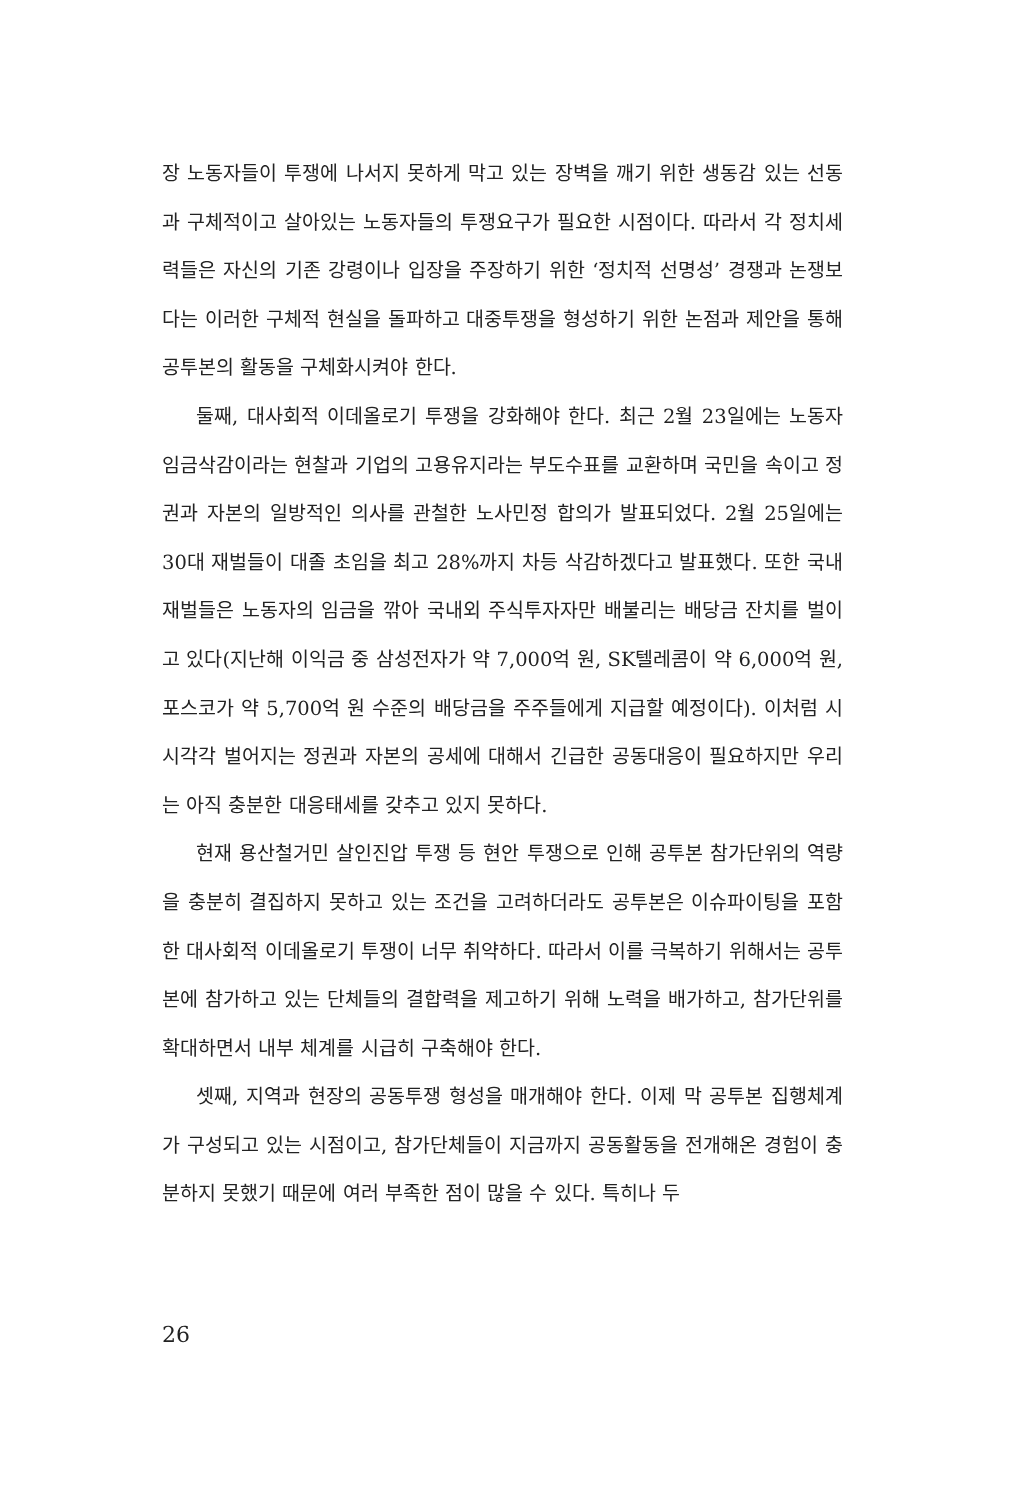장 노동자들이 투쟁에 나서지 못하게 막고 있는 장벽을 깨기 위한 생동감 있는 선동과 구체적이고 살아있는 노동자들의 투쟁요구가 필요한 시점이다. 따라서 각 정치세력들은 자신의 기존 강령이나 입장을 주장하기 위한 ‘정치적 선명성’ 경쟁과 논쟁보다는 이러한 구체적 현실을 돌파하고 대중투쟁을 형성하기 위한 논점과 제안을 통해 공투본의 활동을 구체화시켜야 한다.
둘째, 대사회적 이데올로기 투쟁을 강화해야 한다. 최근 2월 23일에는 노동자 임금삭감이라는 현찰과 기업의 고용유지라는 부도수표를 교환하며 국민을 속이고 정권과 자본의 일방적인 의사를 관철한 노사민정 합의가 발표되었다. 2월 25일에는 30대 재벌들이 대졸 초임을 최고 28%까지 차등 삭감하겠다고 발표했다. 또한 국내 재벌들은 노동자의 임금을 깎아 국내외 주식투자자만 배불리는 배당금 잔치를 벌이고 있다(지난해 이익금 중 삼성전자가 약 7,000억 원, SK텔레콤이 약 6,000억 원, 포스코가 약 5,700억 원 수준의 배당금을 주주들에게 지급할 예정이다). 이처럼 시시각각 벌어지는 정권과 자본의 공세에 대해서 긴급한 공동대응이 필요하지만 우리는 아직 충분한 대응태세를 갖추고 있지 못하다.
현재 용산철거민 살인진압 투쟁 등 현안 투쟁으로 인해 공투본 참가단위의 역량을 충분히 결집하지 못하고 있는 조건을 고려하더라도 공투본은 이슈파이팅을 포함한 대사회적 이데올로기 투쟁이 너무 취약하다. 따라서 이를 극복하기 위해서는 공투본에 참가하고 있는 단체들의 결합력을 제고하기 위해 노력을 배가하고, 참가단위를 확대하면서 내부 체계를 시급히 구축해야 한다.
셋째, 지역과 현장의 공동투쟁 형성을 매개해야 한다. 이제 막 공투본 집행체계가 구성되고 있는 시점이고, 참가단체들이 지금까지 공동활동을 전개해온 경험이 충분하지 못했기 때문에 여러 부족한 점이 많을 수 있다. 특히나 두
26